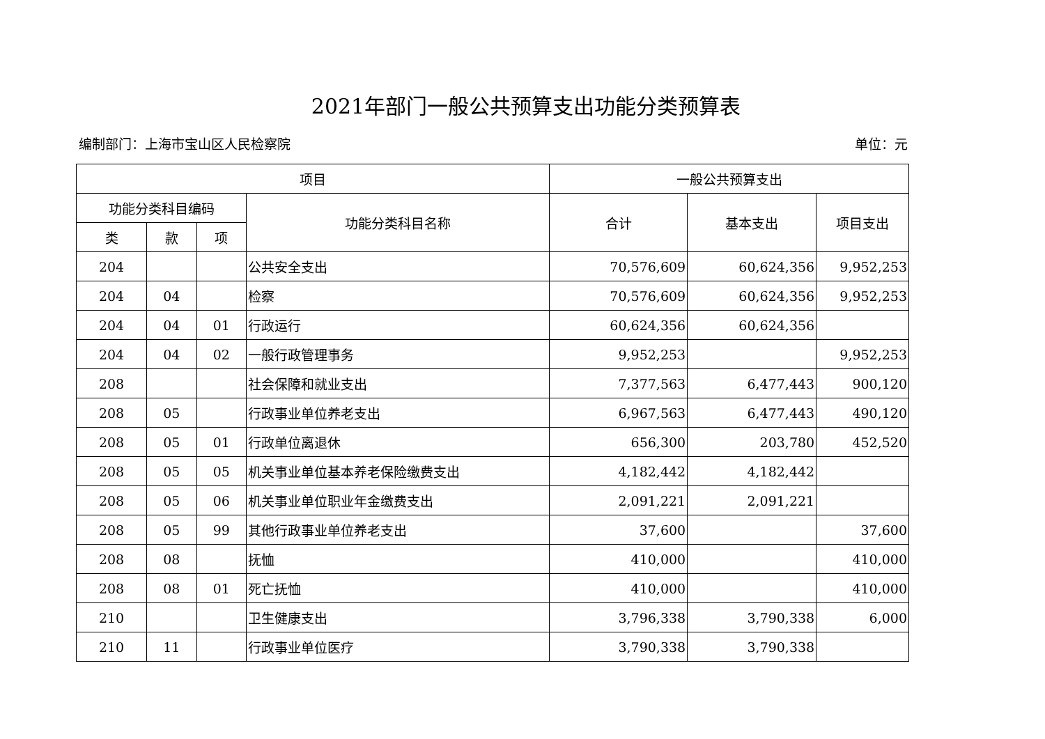2021年部门一般公共预算支出功能分类预算表
编制部门：上海市宝山区人民检察院 单位：元
| 项目 | | | | 一般公共预算支出 | | |
| --- | --- | --- | --- | --- | --- | --- |
| 功能分类科目编码 | | | 功能分类科目名称 | 合计 | 基本支出 | 项目支出 |
| 类 | 款 | 项 | | | | |
| 204 | | | 公共安全支出 | 70,576,609 | 60,624,356 | 9,952,253 |
| 204 | 04 | | 检察 | 70,576,609 | 60,624,356 | 9,952,253 |
| 204 | 04 | 01 | 行政运行 | 60,624,356 | 60,624,356 | |
| 204 | 04 | 02 | 一般行政管理事务 | 9,952,253 | | 9,952,253 |
| 208 | | | 社会保障和就业支出 | 7,377,563 | 6,477,443 | 900,120 |
| 208 | 05 | | 行政事业单位养老支出 | 6,967,563 | 6,477,443 | 490,120 |
| 208 | 05 | 01 | 行政单位离退休 | 656,300 | 203,780 | 452,520 |
| 208 | 05 | 05 | 机关事业单位基本养老保险缴费支出 | 4,182,442 | 4,182,442 | |
| 208 | 05 | 06 | 机关事业单位职业年金缴费支出 | 2,091,221 | 2,091,221 | |
| 208 | 05 | 99 | 其他行政事业单位养老支出 | 37,600 | | 37,600 |
| 208 | 08 | | 抚恤 | 410,000 | | 410,000 |
| 208 | 08 | 01 | 死亡抚恤 | 410,000 | | 410,000 |
| 210 | | | 卫生健康支出 | 3,796,338 | 3,790,338 | 6,000 |
| 210 | 11 | | 行政事业单位医疗 | 3,790,338 | 3,790,338 | |